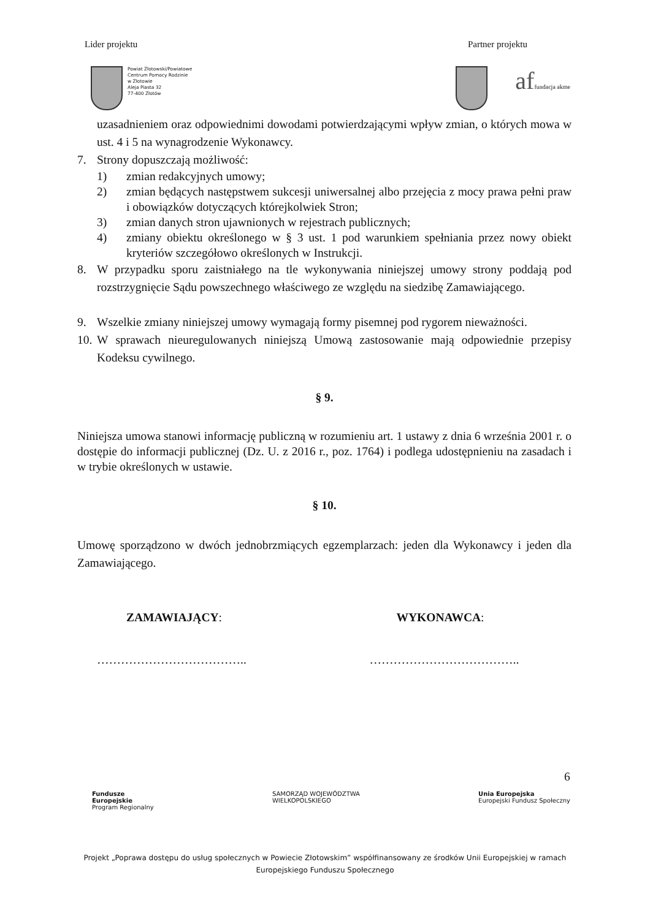Lider projektu Partner projektu
Powiat Złotowski/Powiatowe
Centrum Pomocy Rodzinie
w Złotowie
Aleja Piasta 32
77-400 Złotów
af fundacja akme
uzasadnieniem oraz odpowiednimi dowodami potwierdzającymi wpływ zmian, o których mowa w ust. 4 i 5 na wynagrodzenie Wykonawcy.
7. Strony dopuszczają możliwość:
1) zmian redakcyjnych umowy;
2) zmian będących następstwem sukcesji uniwersalnej albo przejęcia z mocy prawa pełni praw i obowiązków dotyczących którejkolwiek Stron;
3) zmian danych stron ujawnionych w rejestrach publicznych;
4) zmiany obiektu określonego w § 3 ust. 1 pod warunkiem spełniania przez nowy obiekt kryteriów szczegółowo określonych w Instrukcji.
8. W przypadku sporu zaistniałego na tle wykonywania niniejszej umowy strony poddają pod rozstrzygnięcie Sądu powszechnego właściwego ze względu na siedzibę Zamawiającego.
9. Wszelkie zmiany niniejszej umowy wymagają formy pisemnej pod rygorem nieważności.
10. W sprawach nieuregulowanych niniejszą Umową zastosowanie mają odpowiednie przepisy Kodeksu cywilnego.
§ 9.
Niniejsza umowa stanowi informację publiczną w rozumieniu art. 1 ustawy z dnia 6 września 2001 r. o dostępie do informacji publicznej (Dz. U. z 2016 r., poz. 1764) i podlega udostępnieniu na zasadach i w trybie określonych w ustawie.
§ 10.
Umowę sporządzono w dwóch jednobrzmiących egzemplarzach: jeden dla Wykonawcy i jeden dla Zamawiającego.
ZAMAWIAJĄCY: WYKONAWCA:
……………………………….. ………………………………..
6
Fundusze
Europejskie
Program Regionalny SAMORZĄD WOJEWÓDZTWA
WIELKOPOLSKIEGO Unia Europejska
Europejski Fundusz Społeczny
Projekt „Poprawa dostępu do usług społecznych w Powiecie Złotowskim” współfinansowany ze środków Unii Europejskiej w ramach Europejskiego Funduszu Społecznego